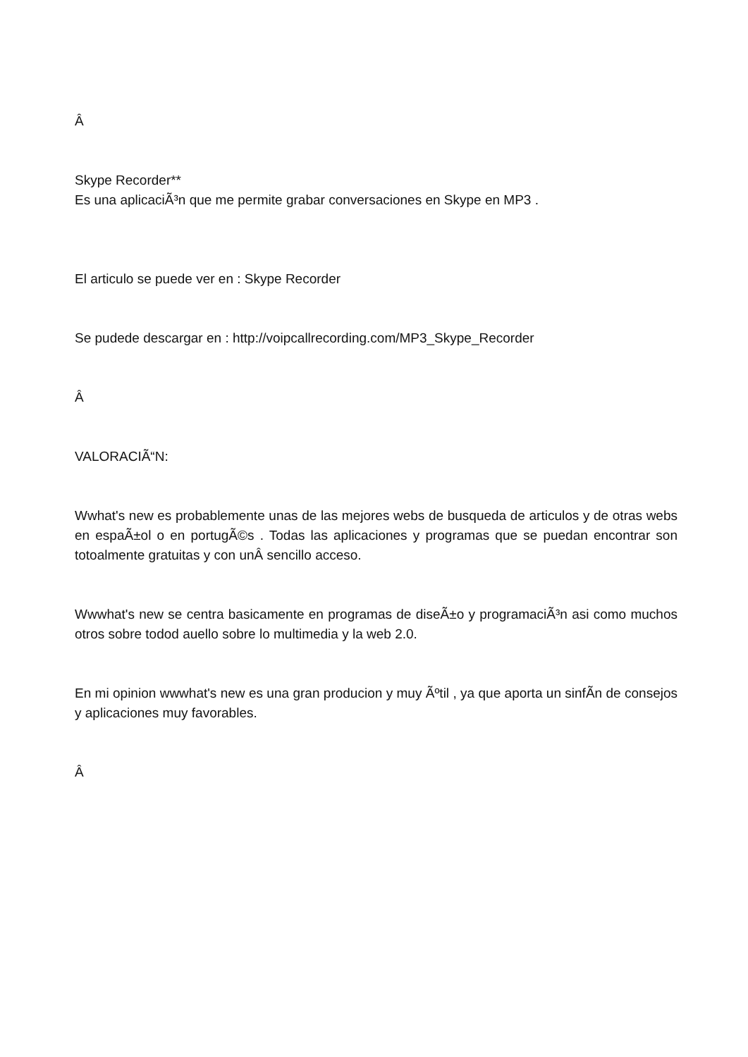Â
Skype Recorder**
Es una aplicaciÃ³n que me permite grabar conversaciones en Skype en MP3 .
El articulo se puede ver en : Skype Recorder
Se pudede descargar en : http://voipcallrecording.com/MP3_Skype_Recorder
Â
VALORACIÃ“N:
Wwhat's new es probablemente unas de las mejores webs de busqueda de articulos y de otras webs en espaÃ±ol o en portugÃ©s . Todas las aplicaciones y programas que se puedan encontrar son totoalmente gratuitas y con unÂ sencillo acceso.
Wwwhat's new se centra basicamente en programas de diseÃ±o y programaciÃ³n asi como muchos otros sobre todod auello sobre lo multimedia y la web 2.0.
En mi opinion wwwhat's new es una gran producion y muy Ãºtil , ya que aporta un sinfÃ­n de consejos y aplicaciones muy favorables.
Â